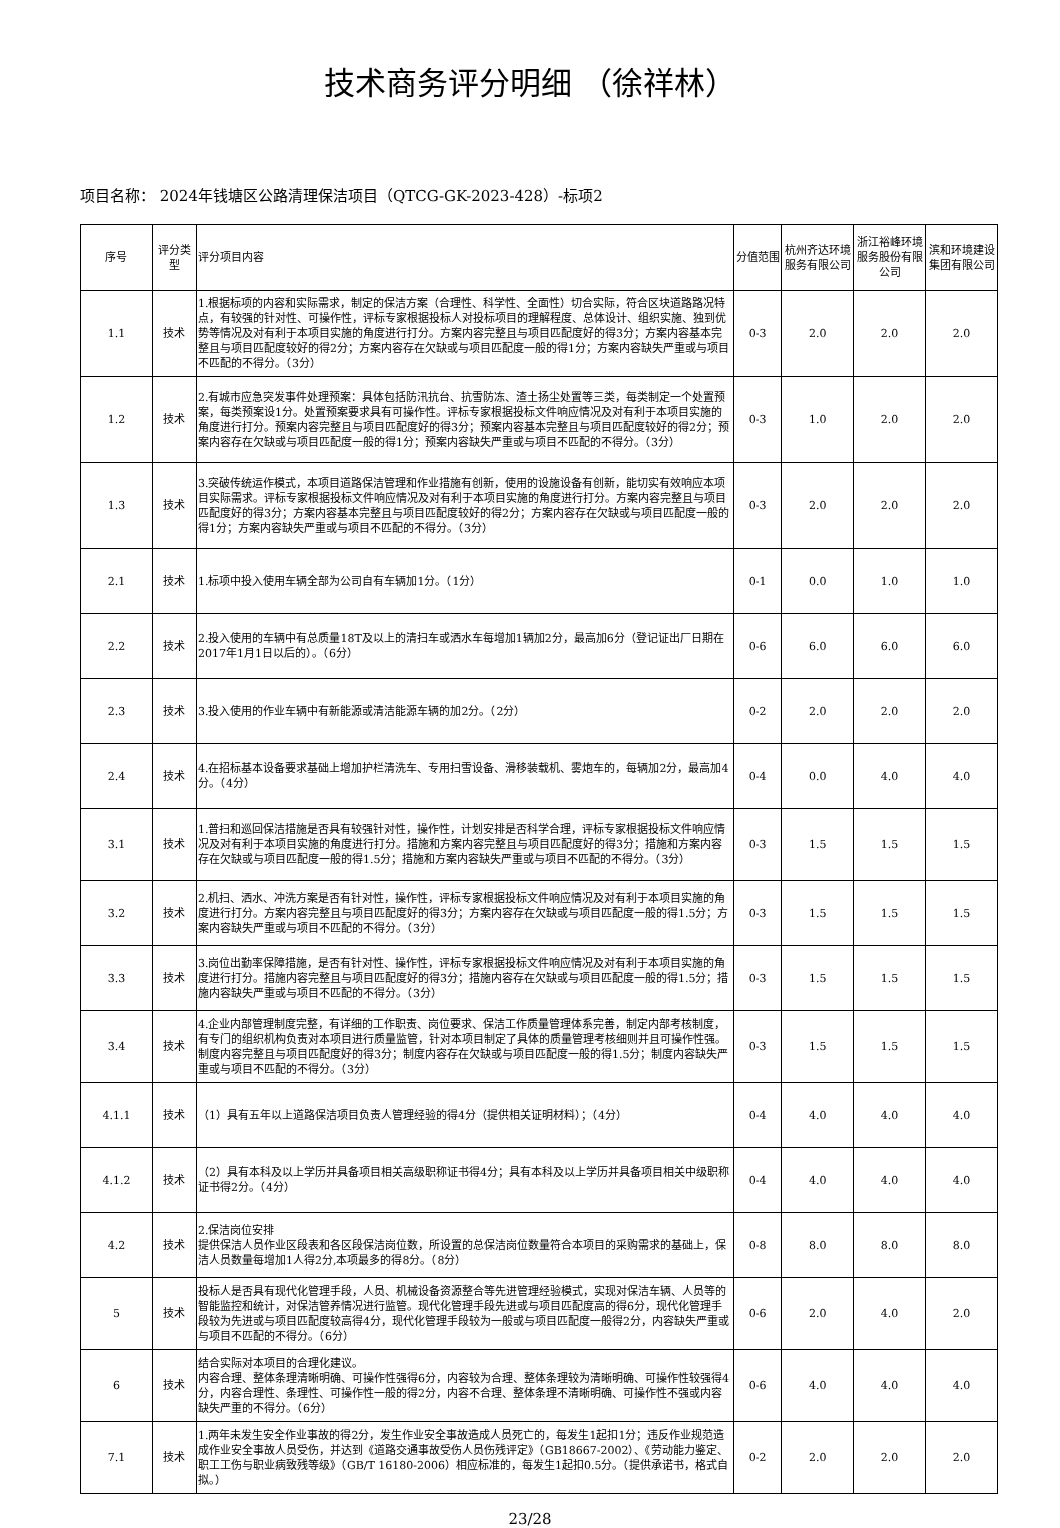技术商务评分明细 （徐祥林）
项目名称： 2024年钱塘区公路清理保洁项目（QTCG-GK-2023-428）-标项2
| 序号 | 评分类型 | 评分项目内容 | 分值范围 | 杭州齐达环境服务有限公司 | 浙江裕峰环境服务股份有限公司 | 滨和环境建设集团有限公司 |
| --- | --- | --- | --- | --- | --- | --- |
| 1.1 | 技术 | 1.根据标项的内容和实际需求，制定的保洁方案（合理性、科学性、全面性）切合实际，符合区块道路路况特点，有较强的针对性、可操作性，评标专家根据投标人对投标项目的理解程度、总体设计、组织实施、独到优势等情况及对有利于本项目实施的角度进行打分。方案内容完整且与项目匹配度好的得3分；方案内容基本完整且与项目匹配度较好的得2分；方案内容存在欠缺或与项目匹配度一般的得1分；方案内容缺失严重或与项目不匹配的不得分。（3分） | 0-3 | 2.0 | 2.0 | 2.0 |
| 1.2 | 技术 | 2.有城市应急突发事件处理预案：具体包括防汛抗台、抗雪防冻、渣土扬尘处置等三类，每类制定一个处置预案，每类预案设1分。处置预案要求具有可操作性。评标专家根据投标文件响应情况及对有利于本项目实施的角度进行打分。预案内容完整且与项目匹配度好的得3分；预案内容基本完整且与项目匹配度较好的得2分；预案内容存在欠缺或与项目匹配度一般的得1分；预案内容缺失严重或与项目不匹配的不得分。（3分） | 0-3 | 1.0 | 2.0 | 2.0 |
| 1.3 | 技术 | 3.突破传统运作模式，本项目道路保洁管理和作业措施有创新，使用的设施设备有创新，能切实有效响应本项目实际需求。评标专家根据投标文件响应情况及对有利于本项目实施的角度进行打分。方案内容完整且与项目匹配度好的得3分；方案内容基本完整且与项目匹配度较好的得2分；方案内容存在欠缺或与项目匹配度一般的得1分；方案内容缺失严重或与项目不匹配的不得分。（3分） | 0-3 | 2.0 | 2.0 | 2.0 |
| 2.1 | 技术 | 1.标项中投入使用车辆全部为公司自有车辆加1分。（1分） | 0-1 | 0.0 | 1.0 | 1.0 |
| 2.2 | 技术 | 2.投入使用的车辆中有总质量18T及以上的清扫车或洒水车每增加1辆加2分，最高加6分（登记证出厂日期在2017年1月1日以后的）。（6分） | 0-6 | 6.0 | 6.0 | 6.0 |
| 2.3 | 技术 | 3.投入使用的作业车辆中有新能源或清洁能源车辆的加2分。（2分） | 0-2 | 2.0 | 2.0 | 2.0 |
| 2.4 | 技术 | 4.在招标基本设备要求基础上增加护栏清洗车、专用扫雪设备、滑移装载机、雾炮车的，每辆加2分，最高加4分。（4分） | 0-4 | 0.0 | 4.0 | 4.0 |
| 3.1 | 技术 | 1.普扫和巡回保洁措施是否具有较强针对性，操作性，计划安排是否科学合理，评标专家根据投标文件响应情况及对有利于本项目实施的角度进行打分。措施和方案内容完整且与项目匹配度好的得3分；措施和方案内容存在欠缺或与项目匹配度一般的得1.5分；措施和方案内容缺失严重或与项目不匹配的不得分。（3分） | 0-3 | 1.5 | 1.5 | 1.5 |
| 3.2 | 技术 | 2.机扫、洒水、冲洗方案是否有针对性，操作性，评标专家根据投标文件响应情况及对有利于本项目实施的角度进行打分。方案内容完整且与项目匹配度好的得3分；方案内容存在欠缺或与项目匹配度一般的得1.5分；方案内容缺失严重或与项目不匹配的不得分。（3分） | 0-3 | 1.5 | 1.5 | 1.5 |
| 3.3 | 技术 | 3.岗位出勤率保障措施，是否有针对性、操作性，评标专家根据投标文件响应情况及对有利于本项目实施的角度进行打分。措施内容完整且与项目匹配度好的得3分；措施内容存在欠缺或与项目匹配度一般的得1.5分；措施内容缺失严重或与项目不匹配的不得分。（3分） | 0-3 | 1.5 | 1.5 | 1.5 |
| 3.4 | 技术 | 4.企业内部管理制度完整，有详细的工作职责、岗位要求、保洁工作质量管理体系完善，制定内部考核制度，有专门的组织机构负责对本项目进行质量监管，针对本项目制定了具体的质量管理考核细则并且可操作性强。制度内容完整且与项目匹配度好的得3分；制度内容存在欠缺或与项目匹配度一般的得1.5分；制度内容缺失严重或与项目不匹配的不得分。（3分） | 0-3 | 1.5 | 1.5 | 1.5 |
| 4.1.1 | 技术 | （1）具有五年以上道路保洁项目负责人管理经验的得4分（提供相关证明材料）；（4分） | 0-4 | 4.0 | 4.0 | 4.0 |
| 4.1.2 | 技术 | （2）具有本科及以上学历并具备项目相关高级职称证书得4分；具有本科及以上学历并具备项目相关中级职称证书得2分。（4分） | 0-4 | 4.0 | 4.0 | 4.0 |
| 4.2 | 技术 | 2.保洁岗位安排 提供保洁人员作业区段表和各区段保洁岗位数，所设置的总保洁岗位数量符合本项目的采购需求的基础上，保洁人员数量每增加1人得2分,本项最多的得8分。（8分） | 0-8 | 8.0 | 8.0 | 8.0 |
| 5 | 技术 | 投标人是否具有现代化管理手段，人员、机械设备资源整合等先进管理经验模式，实现对保洁车辆、人员等的智能监控和统计，对保洁管养情况进行监管。现代化管理手段先进或与项目匹配度高的得6分，现代化管理手段较为先进或与项目匹配度较高得4分，现代化管理手段较为一般或与项目匹配度一般得2分，内容缺失严重或与项目不匹配的不得分。（6分） | 0-6 | 2.0 | 4.0 | 2.0 |
| 6 | 技术 | 结合实际对本项目的合理化建议。 内容合理、整体条理清晰明确、可操作性强得6分，内容较为合理、整体条理较为清晰明确、可操作性较强得4分，内容合理性、条理性、可操作性一般的得2分，内容不合理、整体条理不清晰明确、可操作性不强或内容缺失严重的不得分。（6分） | 0-6 | 4.0 | 4.0 | 4.0 |
| 7.1 | 技术 | 1.两年未发生安全作业事故的得2分，发生作业安全事故造成人员死亡的，每发生1起扣1分；违反作业规范造成作业安全事故人员受伤，并达到《道路交通事故受伤人员伤残评定》（GB18667-2002）、《劳动能力鉴定、职工工伤与职业病致残等级》（GB/T 16180-2006）相应标准的，每发生1起扣0.5分。（提供承诺书，格式自拟。） | 0-2 | 2.0 | 2.0 | 2.0 |
23/28